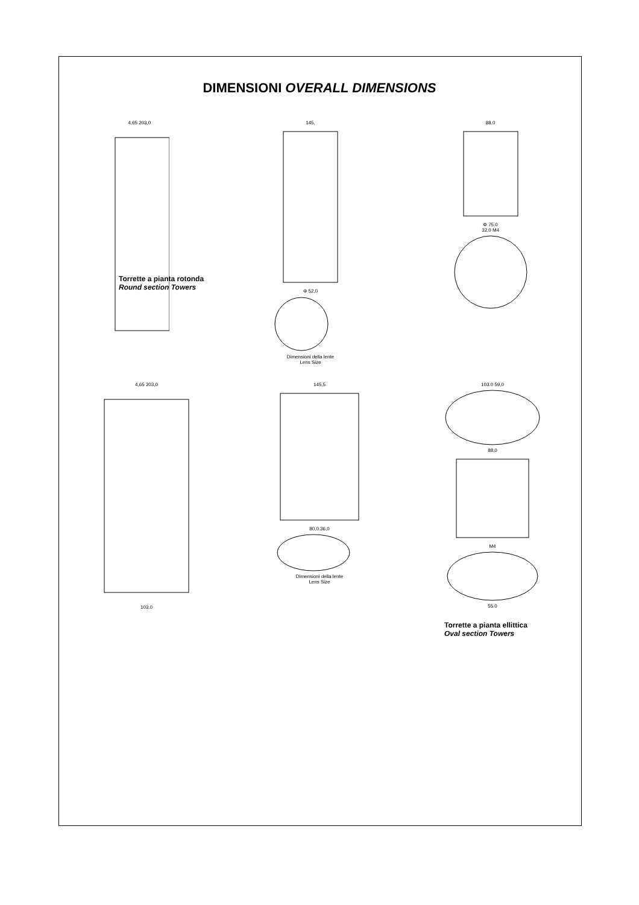DIMENSIONI OVERALL DIMENSIONS
4,65 203,0 145,
Φ 52,0
Dimensioni della lente
Lens Size
88,0
Φ 75.0
32,0 M4
Torrette a pianta rotonda
Round section Towers
4,65 203,0
103.0
145,5
80,0 36,0
Dimensioni della lente
Lens Size
103.0 59,0
88,0
M4
55.0
Torrette a pianta ellittica
Oval section Towers